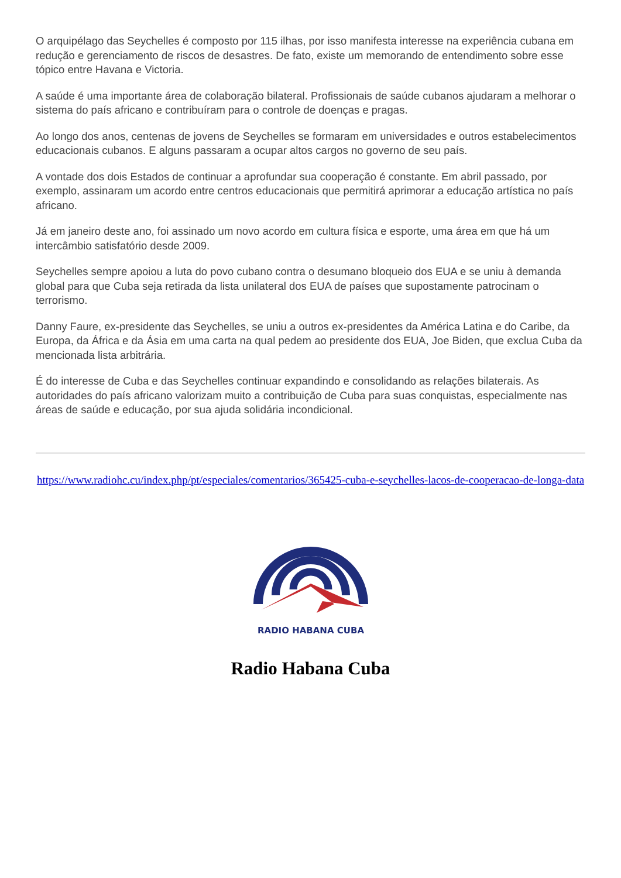O arquipélago das Seychelles é composto por 115 ilhas, por isso manifesta interesse na experiência cubana em redução e gerenciamento de riscos de desastres. De fato, existe um memorando de entendimento sobre esse tópico entre Havana e Victoria.
A saúde é uma importante área de colaboração bilateral. Profissionais de saúde cubanos ajudaram a melhorar o sistema do país africano e contribuíram para o controle de doenças e pragas.
Ao longo dos anos, centenas de jovens de Seychelles se formaram em universidades e outros estabelecimentos educacionais cubanos. E alguns passaram a ocupar altos cargos no governo de seu país.
A vontade dos dois Estados de continuar a aprofundar sua cooperação é constante. Em abril passado, por exemplo, assinaram um acordo entre centros educacionais que permitirá aprimorar a educação artística no país africano.
Já em janeiro deste ano, foi assinado um novo acordo em cultura física e esporte, uma área em que há um intercâmbio satisfatório desde 2009.
Seychelles sempre apoiou a luta do povo cubano contra o desumano bloqueio dos EUA e se uniu à demanda global para que Cuba seja retirada da lista unilateral dos EUA de países que supostamente patrocinam o terrorismo.
Danny Faure, ex-presidente das Seychelles, se uniu a outros ex-presidentes da América Latina e do Caribe, da Europa, da África e da Ásia em uma carta na qual pedem ao presidente dos EUA, Joe Biden, que exclua Cuba da mencionada lista arbitrária.
É do interesse de Cuba e das Seychelles continuar expandindo e consolidando as relações bilaterais. As autoridades do país africano valorizam muito a contribuição de Cuba para suas conquistas, especialmente nas áreas de saúde e educação, por sua ajuda solidária incondicional.
https://www.radiohc.cu/index.php/pt/especiales/comentarios/365425-cuba-e-seychelles-lacos-de-cooperacao-de-longa-data
RADIO HABANA CUBA
Radio Habana Cuba